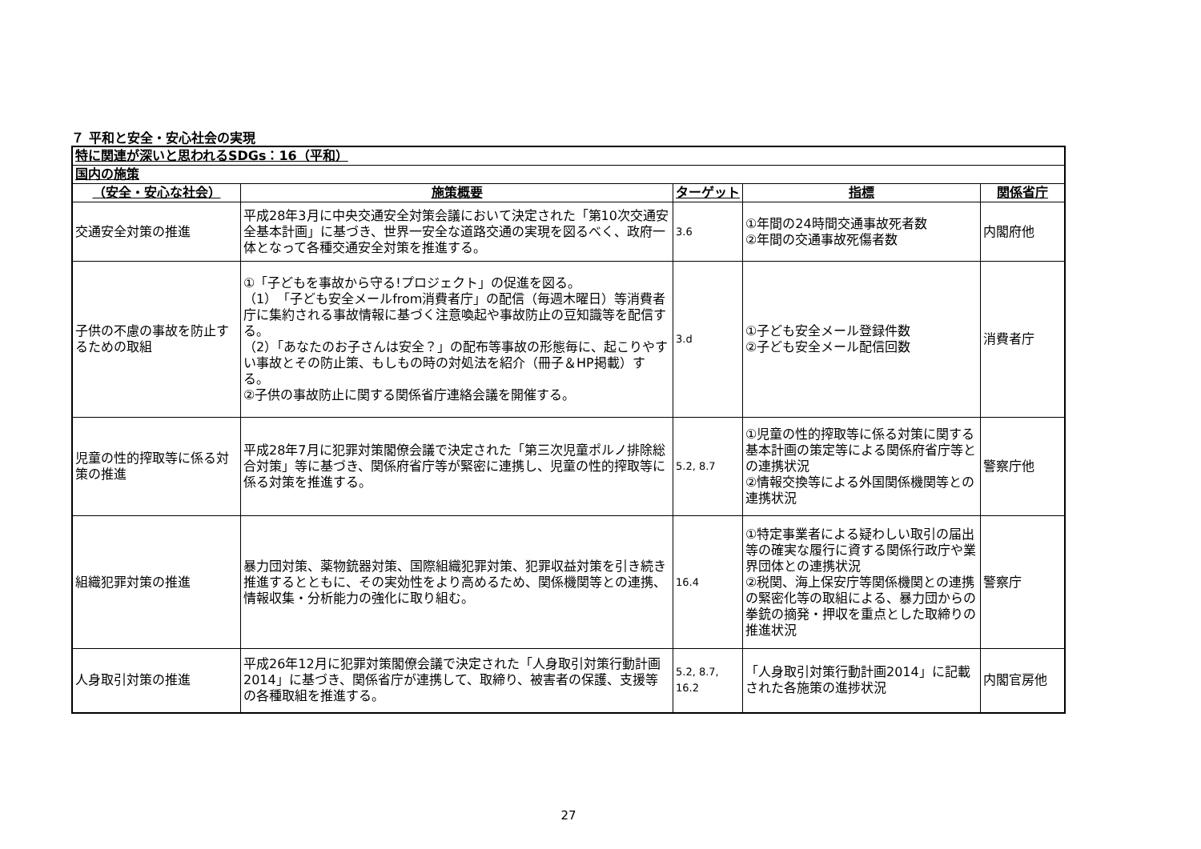７ 平和と安全・安心社会の実現
| 特に関連が深いと思われるSDGs：16（平和） | | | | |
| 国内の施策 | | | | |
| （安全・安心な社会） | 施策概要 | ターゲット | 指標 | 関係省庁 |
| 交通安全対策の推進 | 平成28年3月に中央交通安全対策会議において決定された「第10次交通安全基本計画」に基づき、世界一安全な道路交通の実現を図るべく、政府一体となって各種交通安全対策を推進する。 | 3.6 | ①年間の24時間交通事故死者数 ②年間の交通事故死傷者数 | 内閣府他 |
| 子供の不慮の事故を防止するための取組 | ①「子どもを事故から守る!プロジェクト」の促進を図る。 （1）「子ども安全メールfrom消費者庁」の配信（毎週木曜日）等消費者庁に集約される事故情報に基づく注意喚起や事故防止の豆知識等を配信する。 （2）「あなたのお子さんは安全？」の配布等事故の形態毎に、起こりやすい事故とその防止策、もしもの時の対処法を紹介（冊子＆HP掲載）する。 ②子供の事故防止に関する関係省庁連絡会議を開催する。 | 3.d | ①子ども安全メール登録件数 ②子ども安全メール配信回数 | 消費者庁 |
| 児童の性的搾取等に係る対策の推進 | 平成28年7月に犯罪対策閣僚会議で決定された「第三次児童ポルノ排除総合対策」等に基づき、関係府省庁等が緊密に連携し、児童の性的搾取等に係る対策を推進する。 | 5.2, 8.7 | ①児童の性的搾取等に係る対策に関する基本計画の策定等による関係府省庁等との連携状況 ②情報交換等による外国関係機関等との連携状況 | 警察庁他 |
| 組織犯罪対策の推進 | 暴力団対策、薬物銃器対策、国際組織犯罪対策、犯罪収益対策を引き続き推進するとともに、その実効性をより高めるため、関係機関等との連携、情報収集・分析能力の強化に取り組む。 | 16.4 | ①特定事業者による疑わしい取引の届出等の確実な履行に資する関係行政庁や業界団体との連携状況 ②税関、海上保安庁等関係機関との連携の緊密化等の取組による、暴力団からの拳銃の摘発・押収を重点とした取締りの推進状況 | 警察庁 |
| 人身取引対策の推進 | 平成26年12月に犯罪対策閣僚会議で決定された「人身取引対策行動計画2014」に基づき、関係省庁が連携して、取締り、被害者の保護、支援等の各種取組を推進する。 | 5.2, 8.7, 16.2 | 「人身取引対策行動計画2014」に記載された各施策の進捗状況 | 内閣官房他 |
27